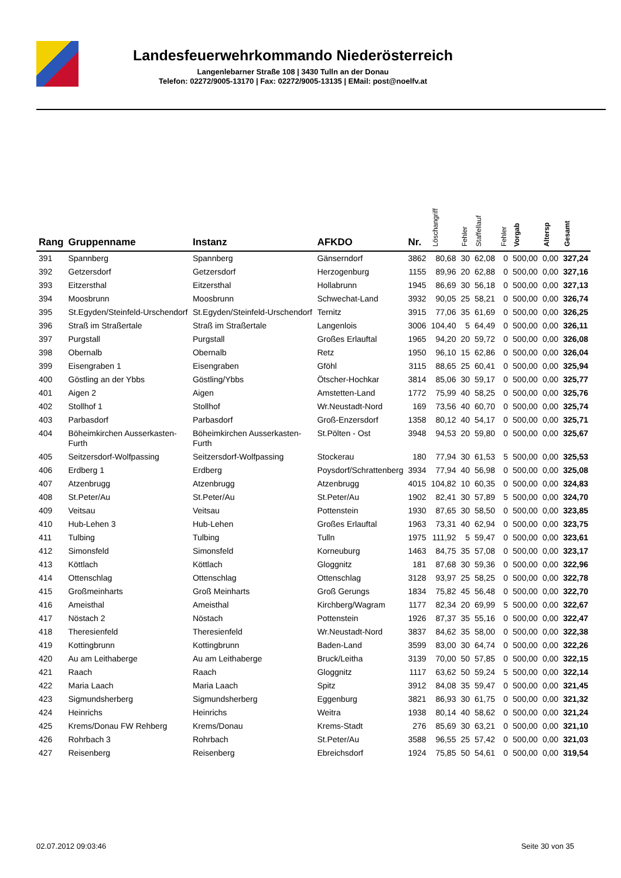Landesfeuerwehrkommando Niederösterreich
Langenlebarner Straße 108 | 3430 Tulln an der Donau
Telefon: 02272/9005-13170 | Fax: 02272/9005-13135 | EMail: post@noelfv.at
| Rang | Gruppenname | Instanz | AFKDO | Nr. | Löschangriff | Fehler | Staffellauf | Fehler | Vorgab | Altersp | Gesamt |
| --- | --- | --- | --- | --- | --- | --- | --- | --- | --- | --- | --- |
| 391 | Spannberg | Spannberg | Gänserndorf | 3862 | 80,68 | 30 | 62,08 | 0 | 500,00 | 0,00 | 327,24 |
| 392 | Getzersdorf | Getzersdorf | Herzogenburg | 1155 | 89,96 | 20 | 62,88 | 0 | 500,00 | 0,00 | 327,16 |
| 393 | Eitzersthal | Eitzersthal | Hollabrunn | 1945 | 86,69 | 30 | 56,18 | 0 | 500,00 | 0,00 | 327,13 |
| 394 | Moosbrunn | Moosbrunn | Schwechat-Land | 3932 | 90,05 | 25 | 58,21 | 0 | 500,00 | 0,00 | 326,74 |
| 395 | St.Egyden/Steinfeld-Urschendorf | St.Egyden/Steinfeld-Urschendorf | Ternitz | 3915 | 77,06 | 35 | 61,69 | 0 | 500,00 | 0,00 | 326,25 |
| 396 | Straß im Straßertale | Straß im Straßertale | Langenlois | 3006 | 104,40 | 5 | 64,49 | 0 | 500,00 | 0,00 | 326,11 |
| 397 | Purgstall | Purgstall | Großes Erlauftal | 1965 | 94,20 | 20 | 59,72 | 0 | 500,00 | 0,00 | 326,08 |
| 398 | Obernalb | Obernalb | Retz | 1950 | 96,10 | 15 | 62,86 | 0 | 500,00 | 0,00 | 326,04 |
| 399 | Eisengraben 1 | Eisengraben | Gföhl | 3115 | 88,65 | 25 | 60,41 | 0 | 500,00 | 0,00 | 325,94 |
| 400 | Göstling an der Ybbs | Göstling/Ybbs | Ötscher-Hochkar | 3814 | 85,06 | 30 | 59,17 | 0 | 500,00 | 0,00 | 325,77 |
| 401 | Aigen 2 | Aigen | Amstetten-Land | 1772 | 75,99 | 40 | 58,25 | 0 | 500,00 | 0,00 | 325,76 |
| 402 | Stollhof 1 | Stollhof | Wr.Neustadt-Nord | 169 | 73,56 | 40 | 60,70 | 0 | 500,00 | 0,00 | 325,74 |
| 403 | Parbasdorf | Parbasdorf | Groß-Enzersdorf | 1358 | 80,12 | 40 | 54,17 | 0 | 500,00 | 0,00 | 325,71 |
| 404 | Böheimkirchen Ausserkasten-Furth | Böheimkirchen Ausserkasten-Furth | St.Pölten - Ost | 3948 | 94,53 | 20 | 59,80 | 0 | 500,00 | 0,00 | 325,67 |
| 405 | Seitzersdorf-Wolfpassing | Seitzersdorf-Wolfpassing | Stockerau | 180 | 77,94 | 30 | 61,53 | 5 | 500,00 | 0,00 | 325,53 |
| 406 | Erdberg 1 | Erdberg | Poysdorf/Schrattenberg | 3934 | 77,94 | 40 | 56,98 | 0 | 500,00 | 0,00 | 325,08 |
| 407 | Atzenbrugg | Atzenbrugg | Atzenbrugg | 4015 | 104,82 | 10 | 60,35 | 0 | 500,00 | 0,00 | 324,83 |
| 408 | St.Peter/Au | St.Peter/Au | St.Peter/Au | 1902 | 82,41 | 30 | 57,89 | 5 | 500,00 | 0,00 | 324,70 |
| 409 | Veitsau | Veitsau | Pottenstein | 1930 | 87,65 | 30 | 58,50 | 0 | 500,00 | 0,00 | 323,85 |
| 410 | Hub-Lehen 3 | Hub-Lehen | Großes Erlauftal | 1963 | 73,31 | 40 | 62,94 | 0 | 500,00 | 0,00 | 323,75 |
| 411 | Tulbing | Tulbing | Tulln | 1975 | 111,92 | 5 | 59,47 | 0 | 500,00 | 0,00 | 323,61 |
| 412 | Simonsfeld | Simonsfeld | Korneuburg | 1463 | 84,75 | 35 | 57,08 | 0 | 500,00 | 0,00 | 323,17 |
| 413 | Köttlach | Köttlach | Gloggnitz | 181 | 87,68 | 30 | 59,36 | 0 | 500,00 | 0,00 | 322,96 |
| 414 | Ottenschlag | Ottenschlag | Ottenschlag | 3128 | 93,97 | 25 | 58,25 | 0 | 500,00 | 0,00 | 322,78 |
| 415 | Großmeinharts | Groß Meinharts | Groß Gerungs | 1834 | 75,82 | 45 | 56,48 | 0 | 500,00 | 0,00 | 322,70 |
| 416 | Ameisthal | Ameisthal | Kirchberg/Wagram | 1177 | 82,34 | 20 | 69,99 | 5 | 500,00 | 0,00 | 322,67 |
| 417 | Nöstach 2 | Nöstach | Pottenstein | 1926 | 87,37 | 35 | 55,16 | 0 | 500,00 | 0,00 | 322,47 |
| 418 | Theresienfeld | Theresienfeld | Wr.Neustadt-Nord | 3837 | 84,62 | 35 | 58,00 | 0 | 500,00 | 0,00 | 322,38 |
| 419 | Kottingbrunn | Kottingbrunn | Baden-Land | 3599 | 83,00 | 30 | 64,74 | 0 | 500,00 | 0,00 | 322,26 |
| 420 | Au am Leithaberge | Au am Leithaberge | Bruck/Leitha | 3139 | 70,00 | 50 | 57,85 | 0 | 500,00 | 0,00 | 322,15 |
| 421 | Raach | Raach | Gloggnitz | 1117 | 63,62 | 50 | 59,24 | 5 | 500,00 | 0,00 | 322,14 |
| 422 | Maria Laach | Maria Laach | Spitz | 3912 | 84,08 | 35 | 59,47 | 0 | 500,00 | 0,00 | 321,45 |
| 423 | Sigmundsherberg | Sigmundsherberg | Eggenburg | 3821 | 86,93 | 30 | 61,75 | 0 | 500,00 | 0,00 | 321,32 |
| 424 | Heinrichs | Heinrichs | Weitra | 1938 | 80,14 | 40 | 58,62 | 0 | 500,00 | 0,00 | 321,24 |
| 425 | Krems/Donau FW Rehberg | Krems/Donau | Krems-Stadt | 276 | 85,69 | 30 | 63,21 | 0 | 500,00 | 0,00 | 321,10 |
| 426 | Rohrbach 3 | Rohrbach | St.Peter/Au | 3588 | 96,55 | 25 | 57,42 | 0 | 500,00 | 0,00 | 321,03 |
| 427 | Reisenberg | Reisenberg | Ebreichsdorf | 1924 | 75,85 | 50 | 54,61 | 0 | 500,00 | 0,00 | 319,54 |
02.07.2012 09:03:46 Seite 30 von 35